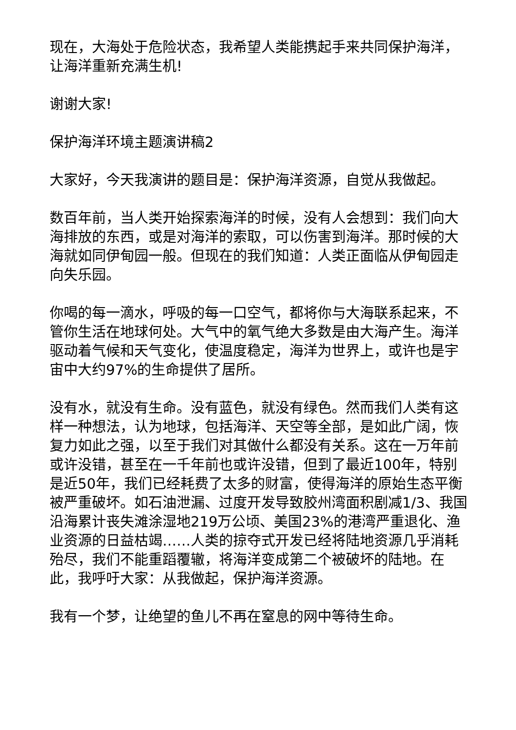现在，大海处于危险状态，我希望人类能携起手来共同保护海洋，让海洋重新充满生机!
谢谢大家!
保护海洋环境主题演讲稿2
大家好，今天我演讲的题目是：保护海洋资源，自觉从我做起。
数百年前，当人类开始探索海洋的时候，没有人会想到：我们向大海排放的东西，或是对海洋的索取，可以伤害到海洋。那时候的大海就如同伊甸园一般。但现在的我们知道：人类正面临从伊甸园走向失乐园。
你喝的每一滴水，呼吸的每一口空气，都将你与大海联系起来，不管你生活在地球何处。大气中的氧气绝大多数是由大海产生。海洋驱动着气候和天气变化，使温度稳定，海洋为世界上，或许也是宇宙中大约97%的生命提供了居所。
没有水，就没有生命。没有蓝色，就没有绿色。然而我们人类有这样一种想法，认为地球，包括海洋、天空等全部，是如此广阔，恢复力如此之强，以至于我们对其做什么都没有关系。这在一万年前或许没错，甚至在一千年前也或许没错，但到了最近100年，特别是近50年，我们已经耗费了太多的财富，使得海洋的原始生态平衡被严重破坏。如石油泄漏、过度开发导致胶州湾面积剧减1/3、我国沿海累计丧失滩涂湿地219万公顷、美国23%的港湾严重退化、渔业资源的日益枯竭……人类的掠夺式开发已经将陆地资源几乎消耗殆尽，我们不能重蹈覆辙，将海洋变成第二个被破坏的陆地。在此，我呼吁大家：从我做起，保护海洋资源。
我有一个梦，让绝望的鱼儿不再在窒息的网中等待生命。